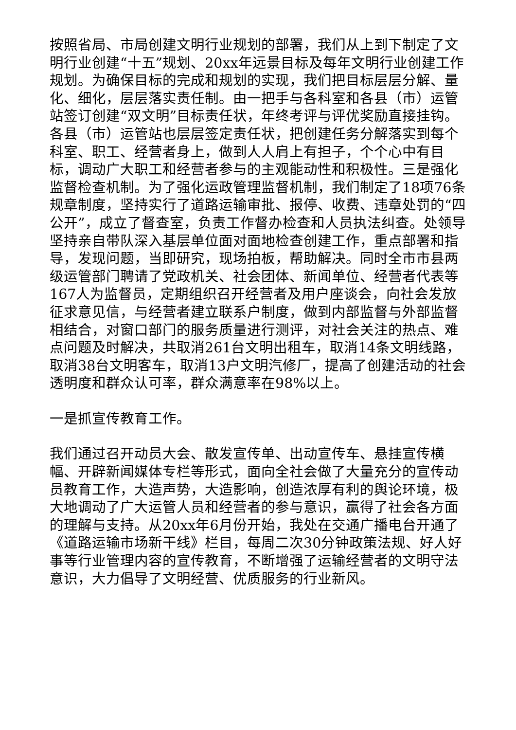按照省局、市局创建文明行业规划的部署，我们从上到下制定了文明行业创建“十五”规划、20xx年远景目标及每年文明行业创建工作规划。为确保目标的完成和规划的实现，我们把目标层层分解、量化、细化，层层落实责任制。由一把手与各科室和各县（市）运管站签订创建“双文明”目标责任状，年终考评与评优奖励直接挂钩。各县（市）运管站也层层签定责任状，把创建任务分解落实到每个科室、职工、经营者身上，做到人人肩上有担子，个个心中有目标，调动广大职工和经营者参与的主观能动性和积极性。三是强化监督检查机制。为了强化运政管理监督机制，我们制定了18项76条规章制度，坚持实行了道路运输审批、报停、收费、违章处罚的“四公开”，成立了督查室，负责工作督办检查和人员执法纠查。处领导坚持亲自带队深入基层单位面对面地检查创建工作，重点部署和指导，发现问题，当即研究，现场拍板，帮助解决。同时全市市县两级运管部门聘请了党政机关、社会团体、新闻单位、经营者代表等167人为监督员，定期组织召开经营者及用户座谈会，向社会发放征求意见信，与经营者建立联系户制度，做到内部监督与外部监督相结合，对窗口部门的服务质量进行测评，对社会关注的热点、难点问题及时解决，共取消261台文明出租车，取消14条文明线路，取消38台文明客车，取消13户文明汽修厂，提高了创建活动的社会透明度和群众认可率，群众满意率在98%以上。
一是抓宣传教育工作。
我们通过召开动员大会、散发宣传单、出动宣传车、悬挂宣传横幅、开辟新闻媒体专栏等形式，面向全社会做了大量充分的宣传动员教育工作，大造声势，大造影响，创造浓厚有利的舆论环境，极大地调动了广大运管人员和经营者的参与意识，赢得了社会各方面的理解与支持。从20xx年6月份开始，我处在交通广播电台开通了《道路运输市场新干线》栏目，每周二次30分钟政策法规、好人好事等行业管理内容的宣传教育，不断增强了运输经营者的文明守法意识，大力倡导了文明经营、优质服务的行业新风。